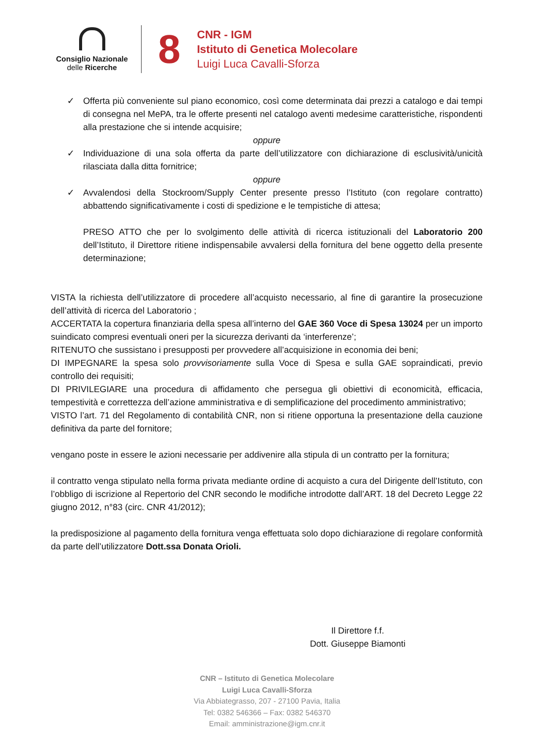Consiglio Nazionale
delle Ricerche
8
CNR - IGM
Istituto di Genetica Molecolare
Luigi Luca Cavalli-Sforza
✓ Offerta più conveniente sul piano economico, così come determinata dai prezzi a catalogo e dai tempi di consegna nel MePA, tra le offerte presenti nel catalogo aventi medesime caratteristiche, rispondenti alla prestazione che si intende acquisire;
oppure
✓ Individuazione di una sola offerta da parte dell’utilizzatore con dichiarazione di esclusività/unicità rilasciata dalla ditta fornitrice;
oppure
✓ Avvalendosi della Stockroom/Supply Center presente presso l’Istituto (con regolare contratto) abbattendo significativamente i costi di spedizione e le tempistiche di attesa;
PRESO ATTO che per lo svolgimento delle attività di ricerca istituzionali del Laboratorio 200 dell’Istituto, il Direttore ritiene indispensabile avvalersi della fornitura del bene oggetto della presente determinazione;
VISTA la richiesta dell’utilizzatore di procedere all’acquisto necessario, al fine di garantire la prosecuzione dell’attività di ricerca del Laboratorio ;
ACCERTATA la copertura finanziaria della spesa all’interno del GAE 360 Voce di Spesa 13024 per un importo suindicato compresi eventuali oneri per la sicurezza derivanti da ‘interferenze’;
RITENUTO che sussistano i presupposti per provvedere all’acquisizione in economia dei beni;
DI IMPEGNARE la spesa solo provvisoriamente sulla Voce di Spesa e sulla GAE sopraindicati, previo controllo dei requisiti;
DI PRIVILEGIARE una procedura di affidamento che persegua gli obiettivi di economicità, efficacia, tempestività e correttezza dell’azione amministrativa e di semplificazione del procedimento amministrativo;
VISTO l’art. 71 del Regolamento di contabilità CNR, non si ritiene opportuna la presentazione della cauzione definitiva da parte del fornitore;
vengano poste in essere le azioni necessarie per addivenire alla stipula di un contratto per la fornitura;
il contratto venga stipulato nella forma privata mediante ordine di acquisto a cura del Dirigente dell’Istituto, con l’obbligo di iscrizione al Repertorio del CNR secondo le modifiche introdotte dall’ART. 18 del Decreto Legge 22 giugno 2012, n°83 (circ. CNR 41/2012);
la predisposizione al pagamento della fornitura venga effettuata solo dopo dichiarazione di regolare conformità da parte dell’utilizzatore Dott.ssa Donata Orioli.
Il Direttore f.f.
Dott. Giuseppe Biamonti
CNR – Istituto di Genetica Molecolare
Luigi Luca Cavalli-Sforza
Via Abbiategrasso, 207 - 27100 Pavia, Italia
Tel: 0382 546366 – Fax: 0382 546370
Email: amministrazione@igm.cnr.it